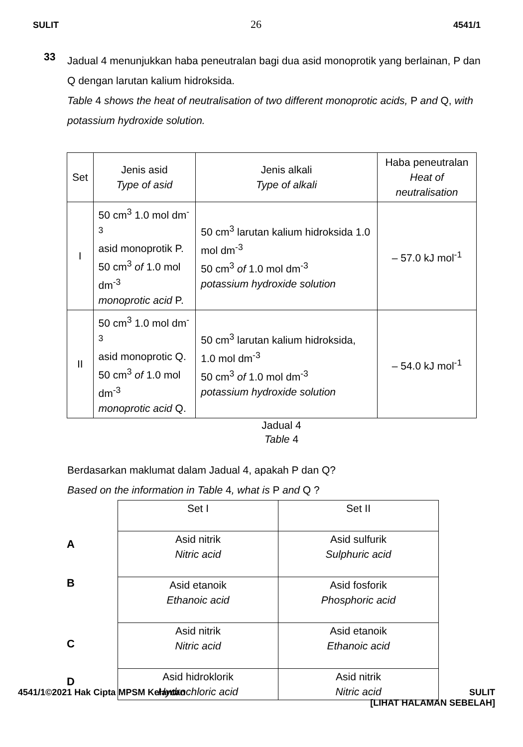SULIT 26 4541/1
33
Jadual 4 menunjukkan haba peneutralan bagi dua asid monoprotik yang berlainan, P dan Q dengan larutan kalium hidroksida.
Table 4 shows the heat of neutralisation of two different monoprotic acids, P and Q, with potassium hydroxide solution.
| Set | Jenis asid Type of asid | Jenis alkali Type of alkali | Haba peneutralan Heat of neutralisation |
| --- | --- | --- | --- |
| I | 50 cm<sup>3</sup> 1.0 mol dm<sup>-3</sup> asid monoprotik P. 50 cm<sup>3</sup> of 1.0 mol dm<sup>-3</sup> monoprotic acid P. | 50 cm<sup>3</sup> larutan kalium hidroksida 1.0 mol dm<sup>-3</sup> 50 cm<sup>3</sup> of 1.0 mol dm<sup>-3</sup> potassium hydroxide solution | – 57.0 kJ mol<sup>-1</sup> |
| II | 50 cm<sup>3</sup> 1.0 mol dm<sup>-3</sup> asid monoprotic Q. 50 cm<sup>3</sup> of 1.0 mol dm<sup>-3</sup> monoprotic acid Q. | 50 cm<sup>3</sup> larutan kalium hidroksida, 1.0 mol dm<sup>-3</sup> 50 cm<sup>3</sup> of 1.0 mol dm<sup>-3</sup> potassium hydroxide solution | – 54.0 kJ mol<sup>-1</sup> |
Jadual 4
Table 4
Berdasarkan maklumat dalam Jadual 4, apakah P dan Q?
Based on the information in Table 4, what is P and Q ?
A
B
C
D
| Set I | Set II |
| Asid nitrik Nitric acid | Asid sulfurik Sulphuric acid |
| Asid etanoik Ethanoic acid | Asid fosforik Phosphoric acid |
| Asid nitrik Nitric acid | Asid etanoik Ethanoic acid |
| Asid hidroklorik Hydrochloric acid | Asid nitrik Nitric acid |
4541/1©2021 Hak Cipta MPSM Kelantan SULIT
[LIHAT HALAMAN SEBELAH]